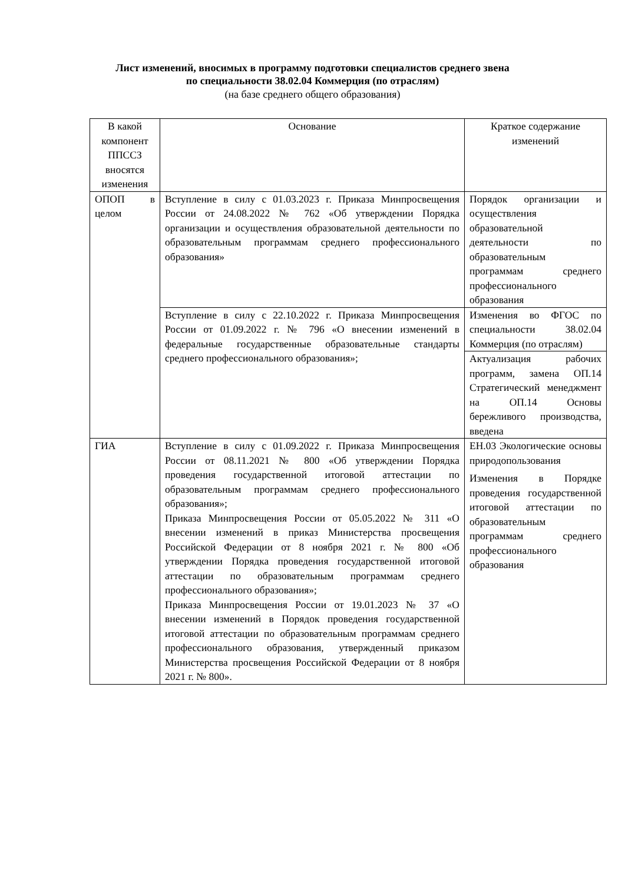Лист изменений, вносимых в программу подготовки специалистов среднего звена
по специальности 38.02.04 Коммерция (по отраслям)
(на базе среднего общего образования)
| В какой компонент ППССЗ вносятся изменения | Основание | Краткое содержание изменений |
| ОПОП в целом | Вступление в силу с 01.03.2023 г. Приказа Минпросвещения России от 24.08.2022 № 762 «Об утверждении Порядка организации и осуществления образовательной деятельности по образовательным программам среднего профессионального образования» | Порядок организации и осуществления образовательной деятельности по образовательным программам среднего профессионального образования |
| | Вступление в силу с 22.10.2022 г. Приказа Минпросвещения России от 01.09.2022 г. № 796 «О внесении изменений в федеральные государственные образовательные стандарты среднего профессионального образования»; | Изменения во ФГОС по специальности 38.02.04 Коммерция (по отраслям) |
| | | Актуализация рабочих программ, замена ОП.14 Стратегический менеджмент на ОП.14 Основы бережливого производства, введена |
| ГИА | Вступление в силу с 01.09.2022 г. Приказа Минпросвещения России от 08.11.2021 № 800 «Об утверждении Порядка проведения государственной итоговой аттестации по образовательным программам среднего профессионального образования»; Приказа Минпросвещения России от 05.05.2022 № 311 «О внесении изменений в приказ Министерства просвещения Российской Федерации от 8 ноября 2021 г. № 800 «Об утверждении Порядка проведения государственной итоговой аттестации по образовательным программам среднего профессионального образования»; Приказа Минпросвещения России от 19.01.2023 № 37 «О внесении изменений в Порядок проведения государственной итоговой аттестации по образовательным программам среднего профессионального образования, утвержденный приказом Министерства просвещения Российской Федерации от 8 ноября 2021 г. № 800». | ЕН.03 Экологические основы природопользования Изменения в Порядке проведения государственной итоговой аттестации по образовательным программам среднего профессионального образования |